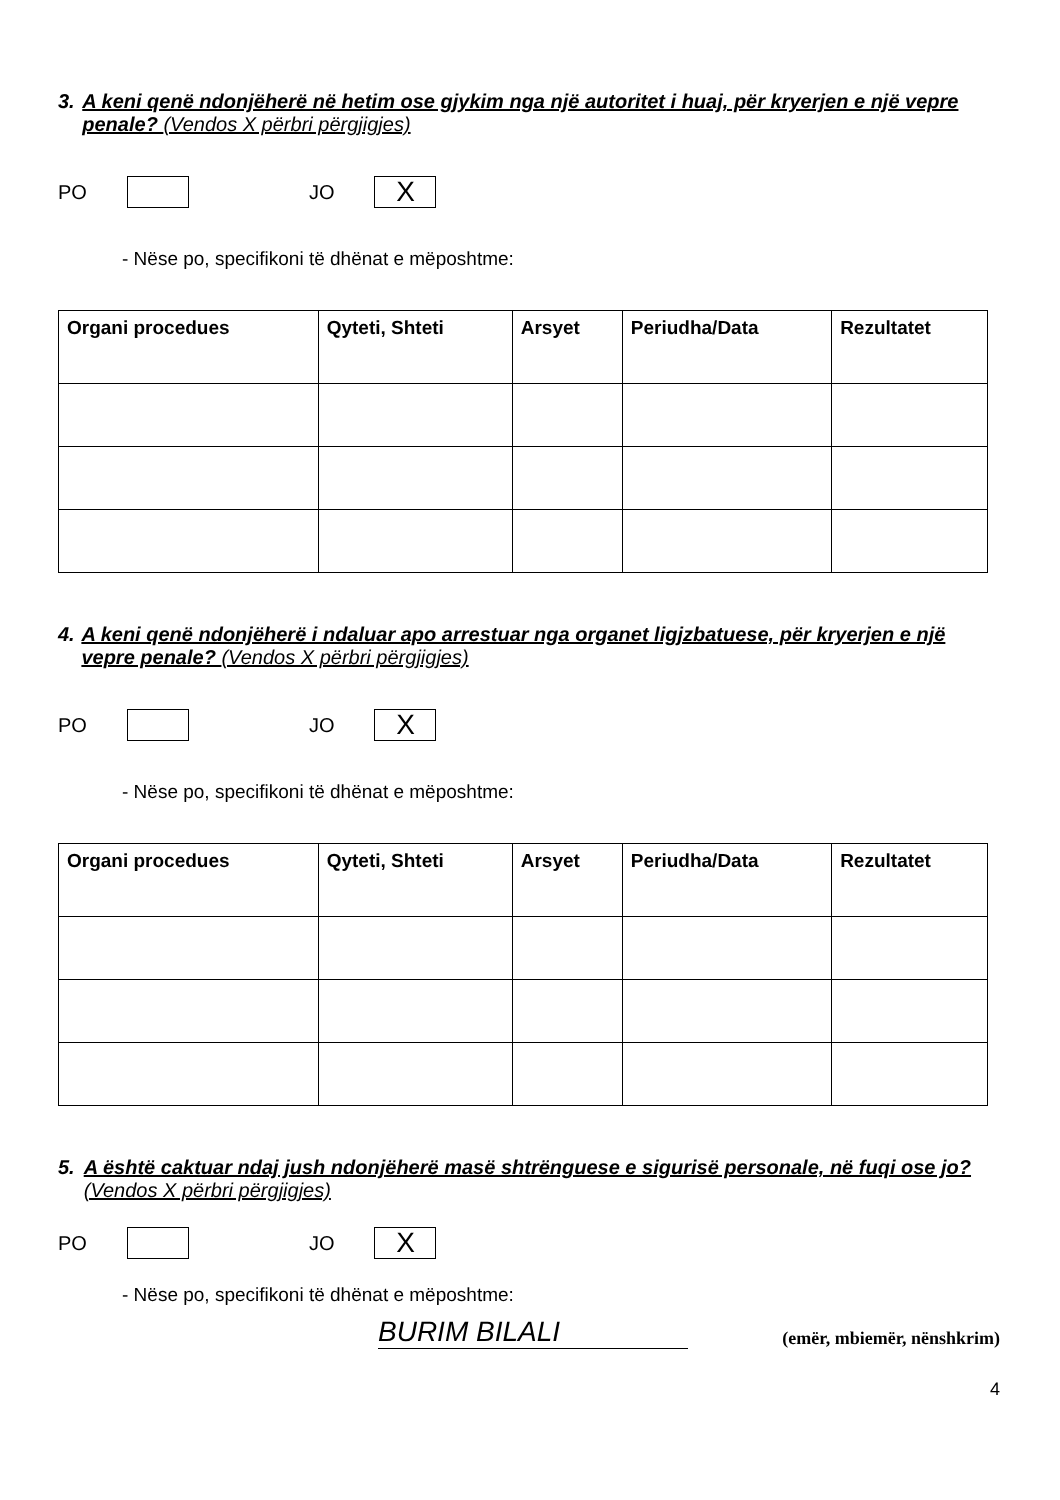3. A keni qenë ndonjëherë në hetim ose gjykim nga një autoritet i huaj, për kryerjen e një vepre penale? (Vendos X përbri përgjigjes)
PO JO X
- Nëse po, specifikoni të dhënat e mëposhtme:
| Organi procedues | Qyteti, Shteti | Arsyet | Periudha/Data | Rezultatet |
| --- | --- | --- | --- | --- |
4. A keni qenë ndonjëherë i ndaluar apo arrestuar nga organet ligjzbatuese, për kryerjen e një vepre penale? (Vendos X përbri përgjigjes)
PO JO X
- Nëse po, specifikoni të dhënat e mëposhtme:
| Organi procedues | Qyteti, Shteti | Arsyet | Periudha/Data | Rezultatet |
| --- | --- | --- | --- | --- |
5. A është caktuar ndaj jush ndonjëherë masë shtrënguese e sigurisë personale, në fuqi ose jo? (Vendos X përbri përgjigjes)
PO JO X
- Nëse po, specifikoni të dhënat e mëposhtme:
BURIM BILALI (emër, mbiemër, nënshkrim)
4